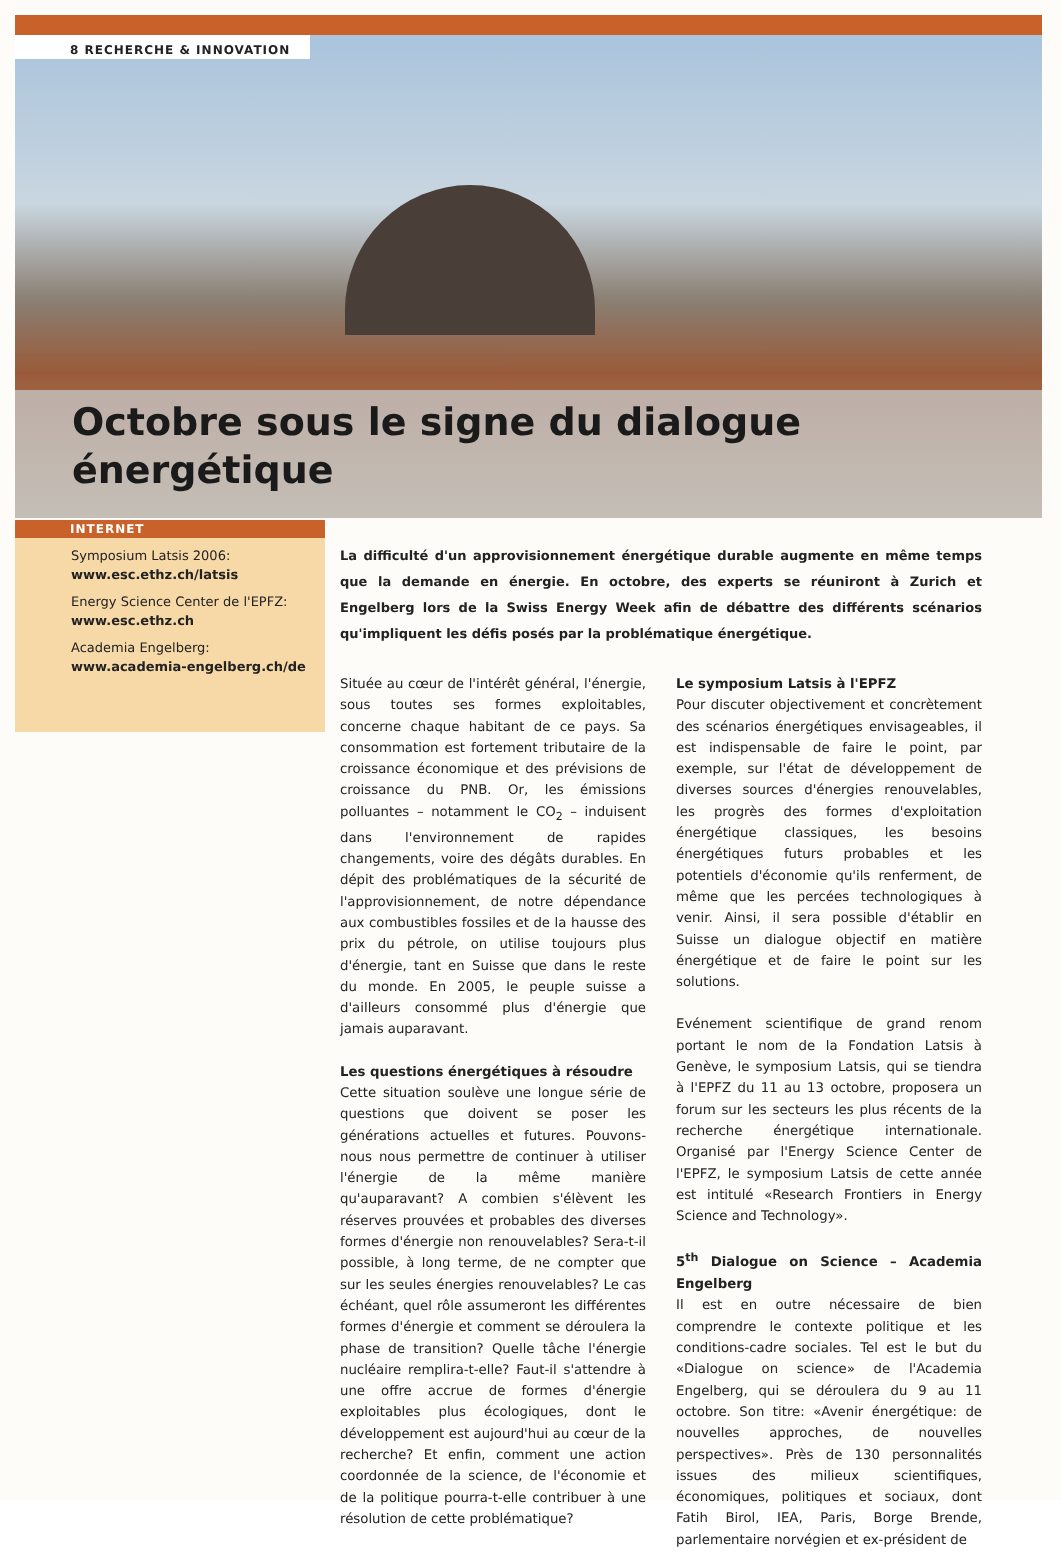8 RECHERCHE & INNOVATION
Octobre sous le signe du dialogue énergétique
INTERNET
Symposium Latsis 2006:
www.esc.ethz.ch/latsis
Energy Science Center de l'EPFZ:
www.esc.ethz.ch
Academia Engelberg:
www.academia-engelberg.ch/de
La difficulté d'un approvisionnement énergétique durable augmente en même temps que la demande en énergie. En octobre, des experts se réuniront à Zurich et Engelberg lors de la Swiss Energy Week afin de débattre des différents scénarios qu'impliquent les défis posés par la problématique énergétique.
Située au cœur de l'intérêt général, l'énergie, sous toutes ses formes exploitables, concerne chaque habitant de ce pays. Sa consommation est fortement tributaire de la croissance économique et des prévisions de croissance du PNB. Or, les émissions polluantes – notamment le CO<sub>2</sub> – induisent dans l'environnement de rapides changements, voire des dégâts durables. En dépit des problématiques de la sécurité de l'approvisionnement, de notre dépendance aux combustibles fossiles et de la hausse des prix du pétrole, on utilise toujours plus d'énergie, tant en Suisse que dans le reste du monde. En 2005, le peuple suisse a d'ailleurs consommé plus d'énergie que jamais auparavant.
Les questions énergétiques à résoudre
Cette situation soulève une longue série de questions que doivent se poser les générations actuelles et futures. Pouvons-nous nous permettre de continuer à utiliser l'énergie de la même manière qu'auparavant? A combien s'élèvent les réserves prouvées et probables des diverses formes d'énergie non renouvelables? Sera-t-il possible, à long terme, de ne compter que sur les seules énergies renouvelables? Le cas échéant, quel rôle assumeront les différentes formes d'énergie et comment se déroulera la phase de transition? Quelle tâche l'énergie nucléaire remplira-t-elle? Faut-il s'attendre à une offre accrue de formes d'énergie exploitables plus écologiques, dont le développement est aujourd'hui au cœur de la recherche? Et enfin, comment une action coordonnée de la science, de l'économie et de la politique pourra-t-elle contribuer à une résolution de cette problématique?
Le symposium Latsis à l'EPFZ
Pour discuter objectivement et concrètement des scénarios énergétiques envisageables, il est indispensable de faire le point, par exemple, sur l'état de développement de diverses sources d'énergies renouvelables, les progrès des formes d'exploitation énergétique classiques, les besoins énergétiques futurs probables et les potentiels d'économie qu'ils renferment, de même que les percées technologiques à venir. Ainsi, il sera possible d'établir en Suisse un dialogue objectif en matière énergétique et de faire le point sur les solutions.
Evénement scientifique de grand renom portant le nom de la Fondation Latsis à Genève, le symposium Latsis, qui se tiendra à l'EPFZ du 11 au 13 octobre, proposera un forum sur les secteurs les plus récents de la recherche énergétique internationale. Organisé par l'Energy Science Center de l'EPFZ, le symposium Latsis de cette année est intitulé «Research Frontiers in Energy Science and Technology».
5<sup>th</sup> Dialogue on Science – Academia Engelberg
Il est en outre nécessaire de bien comprendre le contexte politique et les conditions-cadre sociales. Tel est le but du «Dialogue on science» de l'Academia Engelberg, qui se déroulera du 9 au 11 octobre. Son titre: «Avenir énergétique: de nouvelles approches, de nouvelles perspectives». Près de 130 personnalités issues des milieux scientifiques, économiques, politiques et sociaux, dont Fatih Birol, IEA, Paris, Borge Brende, parlementaire norvégien et ex-président de